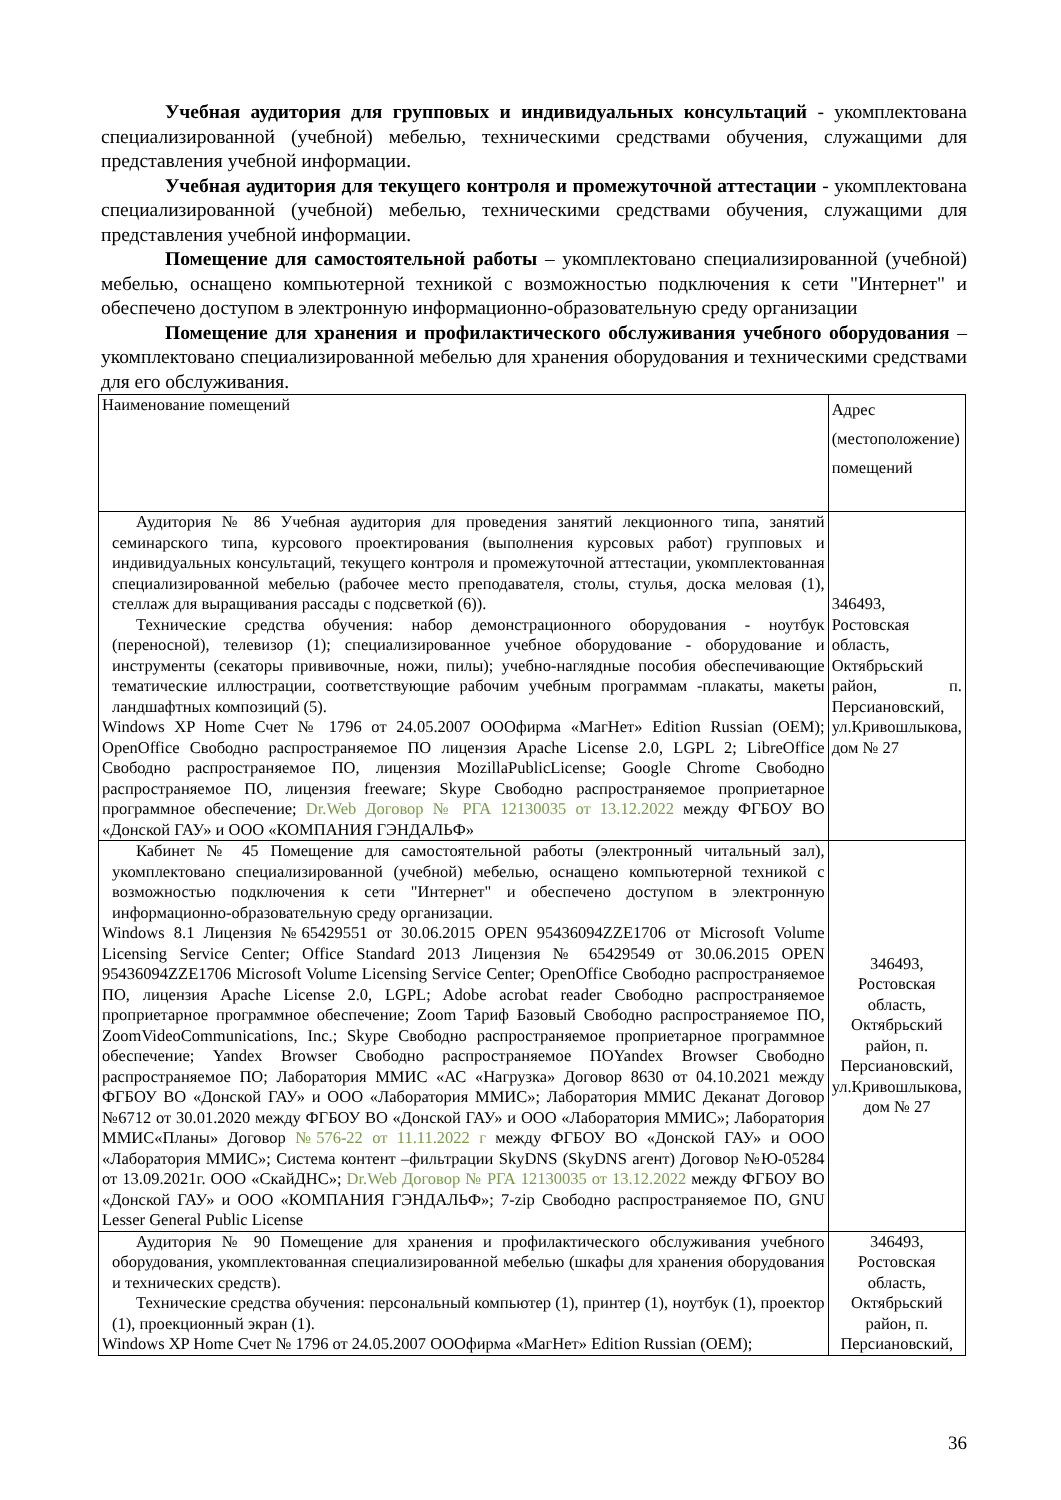Учебная аудитория для групповых и индивидуальных консультаций - укомплектована специализированной (учебной) мебелью, техническими средствами обучения, служащими для представления учебной информации.
Учебная аудитория для текущего контроля и промежуточной аттестации - укомплектована специализированной (учебной) мебелью, техническими средствами обучения, служащими для представления учебной информации.
Помещение для самостоятельной работы – укомплектовано специализированной (учебной) мебелью, оснащено компьютерной техникой с возможностью подключения к сети "Интернет" и обеспечено доступом в электронную информационно-образовательную среду организации
Помещение для хранения и профилактического обслуживания учебного оборудования – укомплектовано специализированной мебелью для хранения оборудования и техническими средствами для его обслуживания.
| Наименование помещений | Адрес (местоположение) помещений |
| Аудитория № 86 Учебная аудитория для проведения занятий лекционного типа, занятий семинарского типа, курсового проектирования (выполнения курсовых работ) групповых и индивидуальных консультаций, текущего контроля и промежуточной аттестации, укомплектованная специализированной мебелью (рабочее место преподавателя, столы, стулья, доска меловая (1), стеллаж для выращивания рассады с подсветкой (6)). Технические средства обучения: набор демонстрационного оборудования - ноутбук (переносной), телевизор (1); специализированное учебное оборудование - оборудование и инструменты (секаторы прививочные, ножи, пилы); учебно-наглядные пособия обеспечивающие тематические иллюстрации, соответствующие рабочим учебным программам -плакаты, макеты ландшафтных композиций (5). Windows XP Home Счет № 1796 от 24.05.2007 ОООфирма «МагНет» Edition Russian (OEM); OpenOffice Свободно распространяемое ПО лицензия Apache License 2.0, LGPL 2; LibreOffice Свободно распространяемое ПО, лицензия MozillaPublicLicense; Google Chrome Свободно распространяемое ПО, лицензия freeware; Skype Свободно распространяемое проприетарное программное обеспечение; Dr.Web Договор № РГА 12130035 от 13.12.2022 между ФГБОУ ВО «Донской ГАУ» и ООО «КОМПАНИЯ ГЭНДАЛЬФ» | 346493, Ростовская область, Октябрьский район, п. Персиановский, ул.Кривошлыкова, дом № 27 |
| Кабинет № 45 Помещение для самостоятельной работы (электронный читальный зал), укомплектовано специализированной (учебной) мебелью, оснащено компьютерной техникой с возможностью подключения к сети "Интернет" и обеспечено доступом в электронную информационно-образовательную среду организации. Windows 8.1 Лицензия №65429551 от 30.06.2015 OPEN 95436094ZZE1706 от Microsoft Volume Licensing Service Center; Office Standard 2013 Лицензия № 65429549 от 30.06.2015 OPEN 95436094ZZE1706 Microsoft Volume Licensing Service Center; OpenOffice Свободно распространяемое ПО, лицензия Apache License 2.0, LGPL; Adobe acrobat reader Свободно распространяемое проприетарное программное обеспечение; Zoom Тариф Базовый Свободно распространяемое ПО, ZoomVideoCommunications, Inc.; Skype Свободно распространяемое проприетарное программное обеспечение; Yandex Browser Свободно распространяемое ПОYandex Browser Свободно распространяемое ПО; Лаборатория ММИС «АС «Нагрузка» Договор 8630 от 04.10.2021 между ФГБОУ ВО «Донской ГАУ» и ООО «Лаборатория ММИС»; Лаборатория ММИС Деканат Договор №6712 от 30.01.2020 между ФГБОУ ВО «Донской ГАУ» и ООО «Лаборатория ММИС»; Лаборатория ММИС«Планы» Договор №576-22 от 11.11.2022 г между ФГБОУ ВО «Донской ГАУ» и ООО «Лаборатория ММИС»; Система контент –фильтрации SkyDNS (SkyDNS агент) Договор №Ю-05284 от 13.09.2021г. ООО «СкайДНС»; Dr.Web Договор № РГА 12130035 от 13.12.2022 между ФГБОУ ВО «Донской ГАУ» и ООО «КОМПАНИЯ ГЭНДАЛЬФ»; 7-zip Свободно распространяемое ПО, GNU Lesser General Public License | 346493, Ростовская область, Октябрьский район, п. Персиановский, ул.Кривошлыкова, дом № 27 |
| Аудитория № 90 Помещение для хранения и профилактического обслуживания учебного оборудования, укомплектованная специализированной мебелью (шкафы для хранения оборудования и технических средств). Технические средства обучения: персональный компьютер (1), принтер (1), ноутбук (1), проектор (1), проекционный экран (1). Windows XP Home Счет № 1796 от 24.05.2007 ОООфирма «МагНет» Edition Russian (OEM); | 346493, Ростовская область, Октябрьский район, п. Персиановский, |
36